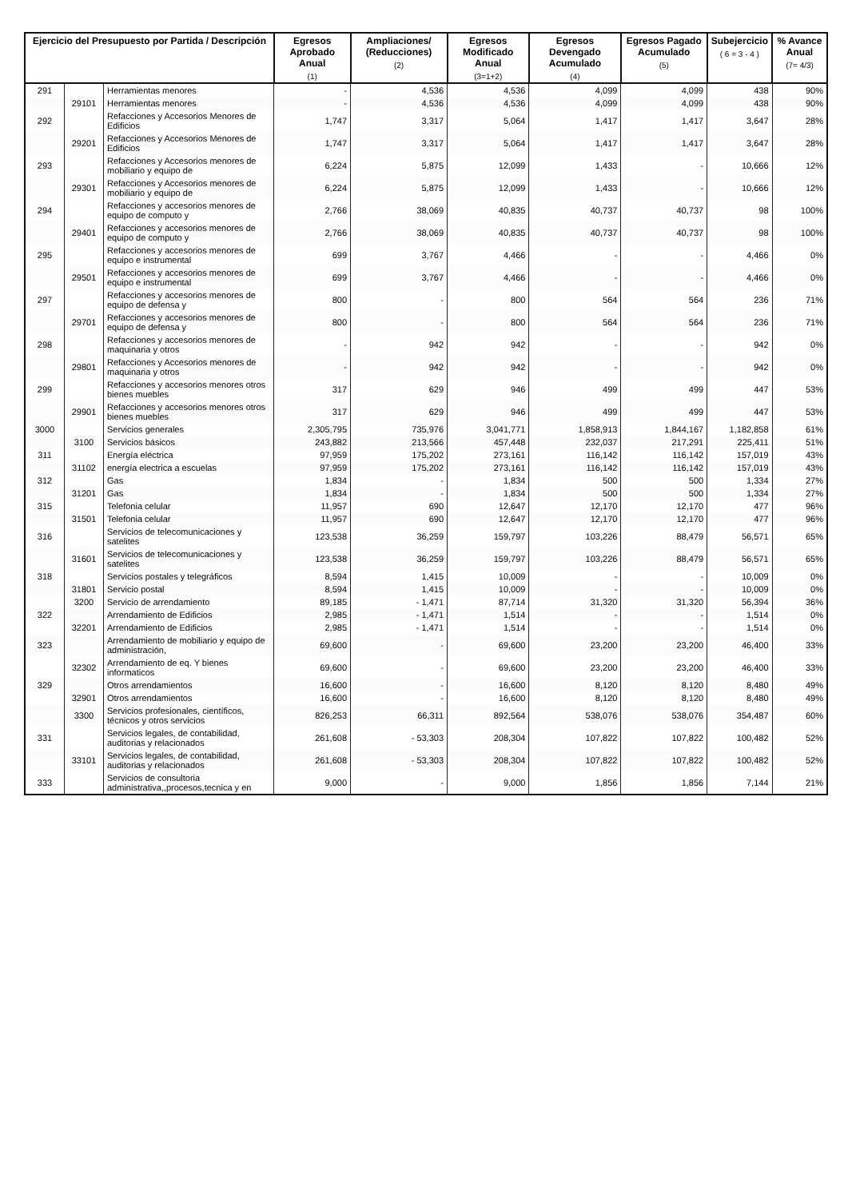| Ejercicio del Presupuesto por Partida / Descripción | | | Egresos Aprobado Anual (1) | Ampliaciones/ (Reducciones) (2) | Egresos Modificado Anual (3=1+2) | Egresos Devengado Acumulado (4) | Egresos Pagado Acumulado (5) | Subejercicio ( 6 = 3 - 4 ) | % Avance Anual (7= 4/3) |
| --- | --- | --- | --- | --- | --- | --- | --- | --- | --- |
| 291 | | Herramientas menores | - | 4,536 | 4,536 | 4,099 | 4,099 | 438 | 90% |
| | 29101 | Herramientas menores | - | 4,536 | 4,536 | 4,099 | 4,099 | 438 | 90% |
| 292 | | Refacciones y Accesorios Menores de Edificios | 1,747 | 3,317 | 5,064 | 1,417 | 1,417 | 3,647 | 28% |
| | 29201 | Refacciones y Accesorios Menores de Edificios | 1,747 | 3,317 | 5,064 | 1,417 | 1,417 | 3,647 | 28% |
| 293 | | Refacciones y Accesorios menores de mobiliario y equipo de | 6,224 | 5,875 | 12,099 | 1,433 | - | 10,666 | 12% |
| | 29301 | Refacciones y Accesorios menores de mobiliario y equipo de | 6,224 | 5,875 | 12,099 | 1,433 | - | 10,666 | 12% |
| 294 | | Refacciones y accesorios menores de equipo de computo y | 2,766 | 38,069 | 40,835 | 40,737 | 40,737 | 98 | 100% |
| | 29401 | Refacciones y accesorios menores de equipo de computo y | 2,766 | 38,069 | 40,835 | 40,737 | 40,737 | 98 | 100% |
| 295 | | Refacciones y accesorios menores de equipo e instrumental | 699 | 3,767 | 4,466 | - | - | 4,466 | 0% |
| | 29501 | Refacciones y accesorios menores de equipo e instrumental | 699 | 3,767 | 4,466 | - | - | 4,466 | 0% |
| 297 | | Refacciones y accesorios menores de equipo de defensa y | 800 | - | 800 | 564 | 564 | 236 | 71% |
| | 29701 | Refacciones y accesorios menores de equipo de defensa y | 800 | - | 800 | 564 | 564 | 236 | 71% |
| 298 | | Refacciones y accesorios menores de maquinaria y otros | - | 942 | 942 | - | - | 942 | 0% |
| | 29801 | Refacciones y Accesorios menores de maquinaria y otros | - | 942 | 942 | - | - | 942 | 0% |
| 299 | | Refacciones y accesorios menores otros bienes muebles | 317 | 629 | 946 | 499 | 499 | 447 | 53% |
| | 29901 | Refacciones y accesorios menores otros bienes muebles | 317 | 629 | 946 | 499 | 499 | 447 | 53% |
| 3000 | | Servicios generales | 2,305,795 | 735,976 | 3,041,771 | 1,858,913 | 1,844,167 | 1,182,858 | 61% |
| | 3100 | Servicios básicos | 243,882 | 213,566 | 457,448 | 232,037 | 217,291 | 225,411 | 51% |
| 311 | | Energía eléctrica | 97,959 | 175,202 | 273,161 | 116,142 | 116,142 | 157,019 | 43% |
| | 31102 | energía electrica a escuelas | 97,959 | 175,202 | 273,161 | 116,142 | 116,142 | 157,019 | 43% |
| 312 | | Gas | 1,834 | - | 1,834 | 500 | 500 | 1,334 | 27% |
| | 31201 | Gas | 1,834 | - | 1,834 | 500 | 500 | 1,334 | 27% |
| 315 | | Telefonia celular | 11,957 | 690 | 12,647 | 12,170 | 12,170 | 477 | 96% |
| | 31501 | Telefonia celular | 11,957 | 690 | 12,647 | 12,170 | 12,170 | 477 | 96% |
| 316 | | Servicios de telecomunicaciones y satelites | 123,538 | 36,259 | 159,797 | 103,226 | 88,479 | 56,571 | 65% |
| | 31601 | Servicios de telecomunicaciones y satelites | 123,538 | 36,259 | 159,797 | 103,226 | 88,479 | 56,571 | 65% |
| 318 | | Servicios postales y telegráficos | 8,594 | 1,415 | 10,009 | - | - | 10,009 | 0% |
| | 31801 | Servicio postal | 8,594 | 1,415 | 10,009 | - | - | 10,009 | 0% |
| | 3200 | Servicio de arrendamiento | 89,185 | - 1,471 | 87,714 | 31,320 | 31,320 | 56,394 | 36% |
| 322 | | Arrendamiento de Edificios | 2,985 | - 1,471 | 1,514 | - | - | 1,514 | 0% |
| | 32201 | Arrendamiento de Edificios | 2,985 | - 1,471 | 1,514 | - | - | 1,514 | 0% |
| 323 | | Arrendamiento de mobiliario y equipo de administración, | 69,600 | - | 69,600 | 23,200 | 23,200 | 46,400 | 33% |
| | 32302 | Arrendamiento de eq. Y bienes informaticos | 69,600 | - | 69,600 | 23,200 | 23,200 | 46,400 | 33% |
| 329 | | Otros arrendamientos | 16,600 | - | 16,600 | 8,120 | 8,120 | 8,480 | 49% |
| | 32901 | Otros arrendamientos | 16,600 | - | 16,600 | 8,120 | 8,120 | 8,480 | 49% |
| | 3300 | Servicios profesionales, científicos, técnicos y otros servicios | 826,253 | 66,311 | 892,564 | 538,076 | 538,076 | 354,487 | 60% |
| 331 | | Servicios legales, de contabilidad, auditorias y relacionados | 261,608 | - 53,303 | 208,304 | 107,822 | 107,822 | 100,482 | 52% |
| | 33101 | Servicios legales, de contabilidad, auditorias y relacionados | 261,608 | - 53,303 | 208,304 | 107,822 | 107,822 | 100,482 | 52% |
| 333 | | Servicios de consultoria administrativa,,procesos,tecnica y en | 9,000 | - | 9,000 | 1,856 | 1,856 | 7,144 | 21% |